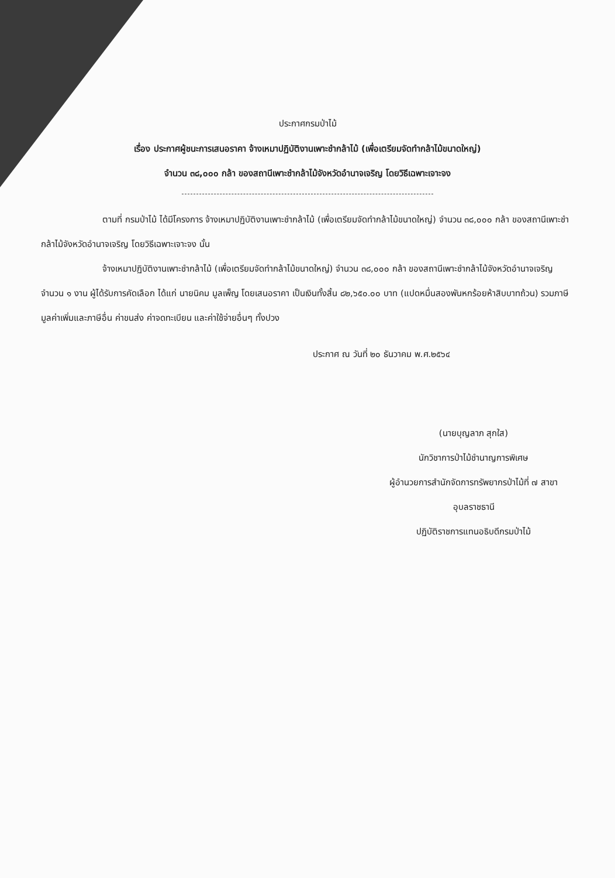ประกาศกรมป่าไม้
เรื่อง ประกาศผู้ชนะการเสนอราคา จ้างเหมาปฏิบัติงานเพาะชำกล้าไม้ (เพื่อเตรียมจัดทำกล้าไม้ขนาดใหญ่)
จำนวน ๓๘,๐๐๐ กล้า ของสถานีเพาะชำกล้าไม้จังหวัดอำนาจเจริญ โดยวิธีเฉพาะเจาะจง
ตามที่ กรมป่าไม้ ได้มีโครงการ จ้างเหมาปฏิบัติงานเพาะชำกล้าไม้ (เพื่อเตรียมจัดทำกล้าไม้ขนาดใหญ่) จำนวน ๓๘,๐๐๐ กล้า ของสถานีเพาะชำกล้าไม้จังหวัดอำนาจเจริญ โดยวิธีเฉพาะเจาะจง นั้น
จ้างเหมาปฏิบัติงานเพาะชำกล้าไม้ (เพื่อเตรียมจัดทำกล้าไม้ขนาดใหญ่) จำนวน ๓๘,๐๐๐ กล้า ของสถานีเพาะชำกล้าไม้จังหวัดอำนาจเจริญ จำนวน ๑ งาน ผู้ได้รับการคัดเลือก ได้แก่ นายนิคม มูลเพ็ญ โดยเสนอราคา เป็นเงินทั้งสิ้น ๘๒,๖๕๐.๐๐ บาท (แปดหมื่นสองพันหกร้อยห้าสิบบาทถ้วน) รวมภาษีมูลค่าเพิ่มและภาษีอื่น ค่าขนส่ง ค่าจดทะเบียน และค่าใช้จ่ายอื่นๆ ทั้งปวง
ประกาศ ณ วันที่ ๒๐ ธันวาคม พ.ศ.๒๕๖๔
(นายบุญลาภ สุกใส)
นักวิชาการป่าไม้ชำนาญการพิเศษ
ผู้อำนวยการสำนักจัดการทรัพยากรป่าไม้ที่ ๗ สาขา
อุบลราชธานี
ปฏิบัติราชการแทนอธิบดีกรมป่าไม้